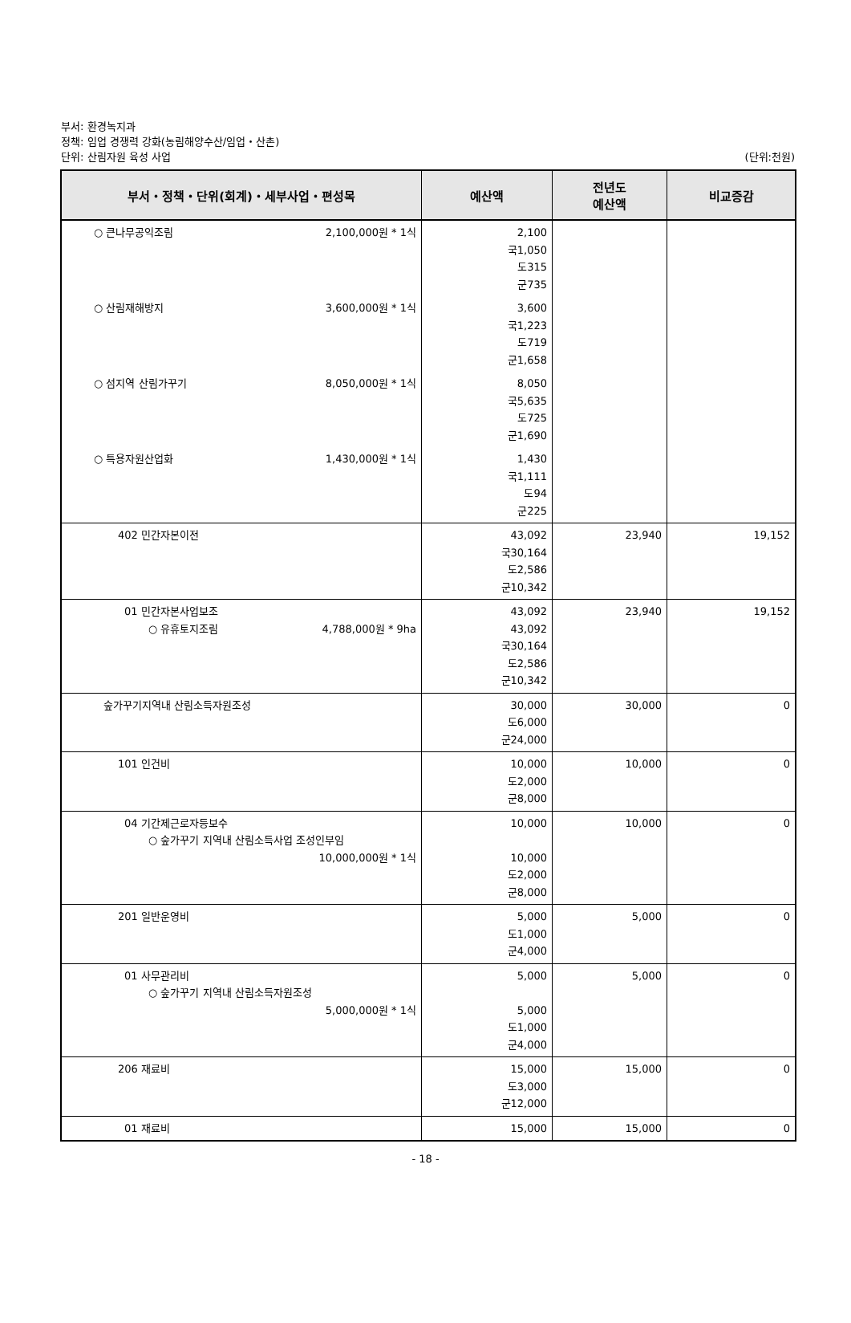부서: 환경녹지과
정책: 임업 경쟁력 강화(농림해양수산/임업・산촌)
단위: 산림자원 육성 사업
(단위:천원)
| 부서・정책・단위(회계)・세부사업・편성목 | 예산액 | 전년도 예산액 | 비교증감 |
| --- | --- | --- | --- |
| ○ 큰나무공익조림 2,100,000원 * 1식 | 2,100 국 1,050 도 315 군 735 | | |
| ○ 산림재해방지 3,600,000원 * 1식 | 3,600 국 1,223 도 719 군 1,658 | | |
| ○ 섬지역 산림가꾸기 8,050,000원 * 1식 | 8,050 국 5,635 도 725 군 1,690 | | |
| ○ 특용자원산업화 1,430,000원 * 1식 | 1,430 국 1,111 도 94 군 225 | | |
| 402 민간자본이전 | 43,092 국 30,164 도 2,586 군 10,342 | 23,940 | 19,152 |
| 01 민간자본사업보조 ○ 유휴토지조림 4,788,000원 * 9ha | 43,092 43,092 국 30,164 도 2,586 군 10,342 | 23,940 | 19,152 |
| 숲가꾸기지역내 산림소득자원조성 | 30,000 도 6,000 군 24,000 | 30,000 | 0 |
| 101 인건비 | 10,000 도 2,000 군 8,000 | 10,000 | 0 |
| 04 기간제근로자등보수 ○ 숲가꾸기 지역내 산림소득사업 조성인부임 10,000,000원 * 1식 | 10,000 10,000 도 2,000 군 8,000 | 10,000 | 0 |
| 201 일반운영비 | 5,000 도 1,000 군 4,000 | 5,000 | 0 |
| 01 사무관리비 ○ 숲가꾸기 지역내 산림소득자원조성 5,000,000원 * 1식 | 5,000 5,000 도 1,000 군 4,000 | 5,000 | 0 |
| 206 재료비 | 15,000 도 3,000 군 12,000 | 15,000 | 0 |
| 01 재료비 | 15,000 | 15,000 | 0 |
- 18 -